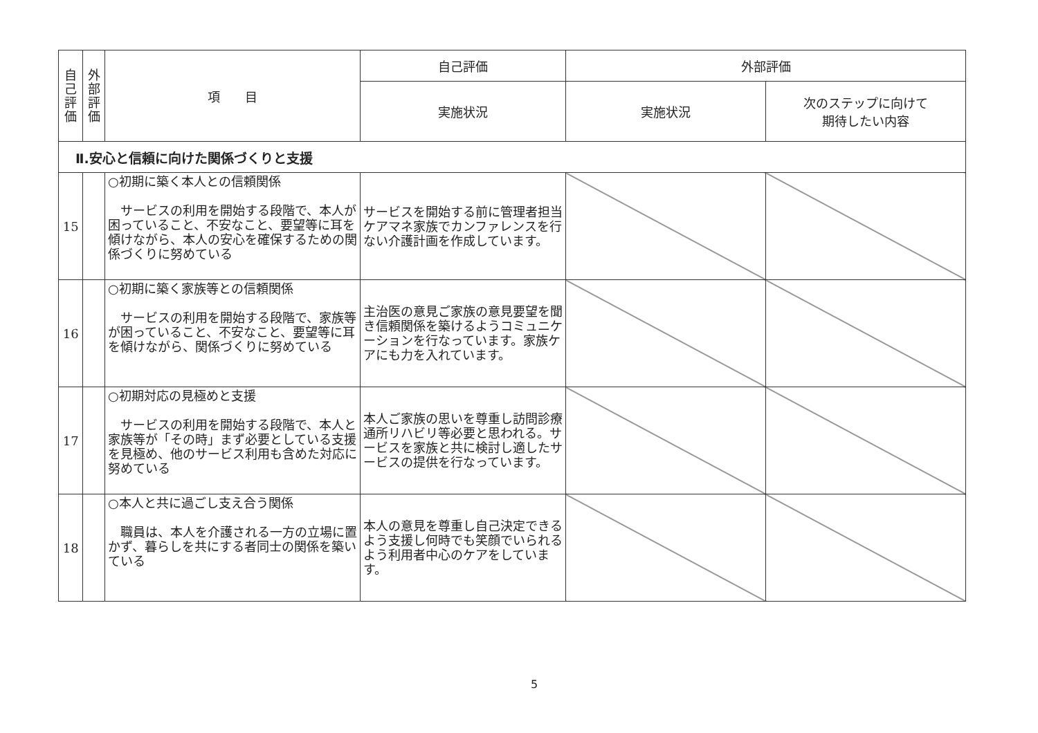| 自 己 評 価 | 外 部 評 価 | 項 目 | 自己評価 | 外部評価 | |
| --- | --- | --- | --- | --- | --- |
| | | | 実施状況 | 実施状況 | 次のステップに向けて 期待したい内容 |
| Ⅱ.安心と信頼に向けた関係づくりと支援 | | | | | |
| 15 | | ○初期に築く本人との信頼関係 サービスの利用を開始する段階で、本人が困っていること、不安なこと、要望等に耳を傾けながら、本人の安心を確保するための関係づくりに努めている | サービスを開始する前に管理者担当ケアマネ家族でカンファレンスを行ない介護計画を作成しています。 | | |
| 16 | | ○初期に築く家族等との信頼関係 サービスの利用を開始する段階で、家族等が困っていること、不安なこと、要望等に耳を傾けながら、関係づくりに努めている | 主治医の意見ご家族の意見要望を聞き信頼関係を築けるようコミュニケーションを行なっています。家族ケアにも力を入れています。 | | |
| 17 | | ○初期対応の見極めと支援 サービスの利用を開始する段階で、本人と家族等が「その時」まず必要としている支援を見極め、他のサービス利用も含めた対応に努めている | 本人ご家族の思いを尊重し訪問診療通所リハビリ等必要と思われる。サービスを家族と共に検討し適したサービスの提供を行なっています。 | | |
| 18 | | ○本人と共に過ごし支え合う関係 職員は、本人を介護される一方の立場に置かず、暮らしを共にする者同士の関係を築いている | 本人の意見を尊重し自己決定できるよう支援し何時でも笑顔でいられるよう利用者中心のケアをしています。 | | |
5